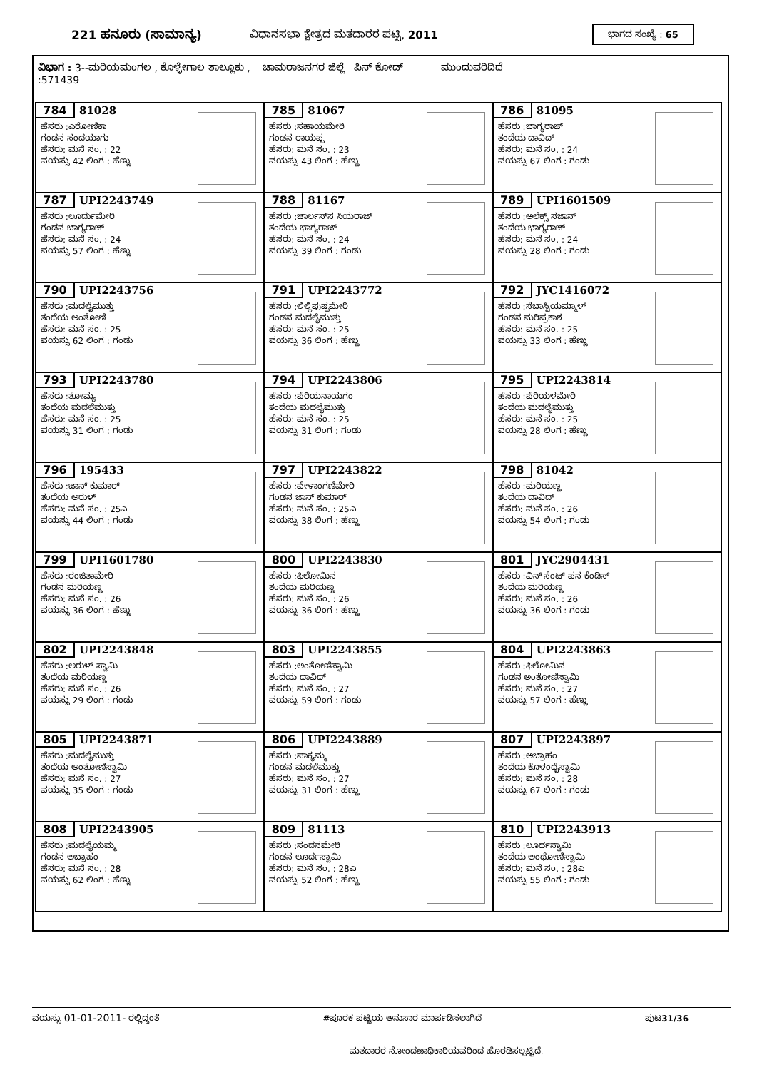221 ಹನೂರು (ಸಾಮಾನ್ಯ) ವಿಧಾನಸಭಾ ಕ್ಷೇತ್ರದ ಮತದಾರರ ಪಟ್ಟಿ, 2011
ಭಾಗದ ಸಂಖ್ಯೆ : 65
ವಿಭಾಗ : 3--ಮರಿಯಮಂಗಲ , ಕೊಳ್ಳೇಗಾಲ ತಾಲ್ಲೂಕು , ಚಾಮರಾಜನಗರ ಜಿಲ್ಲೆ ಪಿನ್ ಕೋಡ್ ಮುಂದುವರಿದಿದೆ
:571439
| 784 81028 ಹೆಸರು :ಎರೋಣಿಕಾ ಗಂಡನ ಸಂದಯಾಗು ಹೆಸರು: ಮನೆ ಸಂ. : 22 ವಯಸ್ಸು 42 ಲಿಂಗ : ಹೆಣ್ಣು | 785 81067 ಹೆಸರು :ಸಹಾಯಮೇರಿ ಗಂಡನ ರಾಯಪ್ಪ ಹೆಸರು: ಮನೆ ಸಂ. : 23 ವಯಸ್ಸು 43 ಲಿಂಗ : ಹೆಣ್ಣು | 786 81095 ಹೆಸರು :ಬಾಗ್ಯರಾಜ್ ತಂದೆಯ ದಾವಿದ್ ಹೆಸರು: ಮನೆ ಸಂ. : 24 ವಯಸ್ಸು 67 ಲಿಂಗ : ಗಂಡು |
| 787 UPI2243749 ಹೆಸರು :ಲೂರ್ದುಮೇರಿ ಗಂಡನ ಬಾಗ್ಯರಾಜ್ ಹೆಸರು: ಮನೆ ಸಂ. : 24 ವಯಸ್ಸು 57 ಲಿಂಗ : ಹೆಣ್ಣು | 788 81167 ಹೆಸರು :ಚಾರ್ಲಸ್‌ಸ ಸಿಯರಾಜ್ ತಂದೆಯ ಭಾಗ್ಯರಾಜ್ ಹೆಸರು: ಮನೆ ಸಂ. : 24 ವಯಸ್ಸು 39 ಲಿಂಗ : ಗಂಡು | 789 UPI1601509 ಹೆಸರು :ಅಲೆಕ್ಸ್ ಸಜಾನ್ ತಂದೆಯ ಭಾಗ್ಯರಾಜ್ ಹೆಸರು: ಮನೆ ಸಂ. : 24 ವಯಸ್ಸು 28 ಲಿಂಗ : ಗಂಡು |
| 790 UPI2243756 ಹೆಸರು :ಮದಲೈಮುತ್ತು ತಂದೆಯ ಅಂತೋಣಿ ಹೆಸರು: ಮನೆ ಸಂ. : 25 ವಯಸ್ಸು 62 ಲಿಂಗ : ಗಂಡು | 791 UPI2243772 ಹೆಸರು :ಲಿಲ್ಲಿಪುಷ್ಪಮೇರಿ ಗಂಡನ ಮದಲೈಮುತ್ತು ಹೆಸರು: ಮನೆ ಸಂ. : 25 ವಯಸ್ಸು 36 ಲಿಂಗ : ಹೆಣ್ಣು | 792 JYC1416072 ಹೆಸರು :ಸೆಬಾಸ್ಟಿಯಮ್ಮಾಳ್ ಗಂಡನ ಮರಿಪ್ರಕಾಶ ಹೆಸರು: ಮನೆ ಸಂ. : 25 ವಯಸ್ಸು 33 ಲಿಂಗ : ಹೆಣ್ಣು |
| 793 UPI2243780 ಹೆಸರು :ತೋಮ್ಯ ತಂದೆಯ ಮದಲೆಮುತ್ತು ಹೆಸರು: ಮನೆ ಸಂ. : 25 ವಯಸ್ಸು 31 ಲಿಂಗ : ಗಂಡು | 794 UPI2243806 ಹೆಸರು :ಪೆರಿಯನಾಯಗಂ ತಂದೆಯ ಮದಲೈಮುತ್ತು ಹೆಸರು: ಮನೆ ಸಂ. : 25 ವಯಸ್ಸು 31 ಲಿಂಗ : ಗಂಡು | 795 UPI2243814 ಹೆಸರು :ಪೆರಿಯಳಮೇರಿ ತಂದೆಯ ಮದಲೈಮುತ್ತು ಹೆಸರು: ಮನೆ ಸಂ. : 25 ವಯಸ್ಸು 28 ಲಿಂಗ : ಹೆಣ್ಣು |
| 796 195433 ಹೆಸರು :ಜಾನ್ ಕುಮಾರ್ ತಂದೆಯ ಅರುಳ್ ಹೆಸರು: ಮನೆ ಸಂ. : 25ಎ ವಯಸ್ಸು 44 ಲಿಂಗ : ಗಂಡು | 797 UPI2243822 ಹೆಸರು :ವೇಳಾಂಗಣಿಮೇರಿ ಗಂಡನ ಜಾನ್ ಕುಮಾರ್ ಹೆಸರು: ಮನೆ ಸಂ. : 25ಎ ವಯಸ್ಸು 38 ಲಿಂಗ : ಹೆಣ್ಣು | 798 81042 ಹೆಸರು :ಮರಿಯಣ್ಣ ತಂದೆಯ ದಾವಿದ್ ಹೆಸರು: ಮನೆ ಸಂ. : 26 ವಯಸ್ಸು 54 ಲಿಂಗ : ಗಂಡು |
| 799 UPI1601780 ಹೆಸರು :ರಂಜಿತಾಮೇರಿ ಗಂಡನ ಮರಿಯಣ್ಣ ಹೆಸರು: ಮನೆ ಸಂ. : 26 ವಯಸ್ಸು 36 ಲಿಂಗ : ಹೆಣ್ಣು | 800 UPI2243830 ಹೆಸರು :ಫಿಲೋಮಿನ ತಂದೆಯ ಮರಿಯಣ್ಣ ಹೆಸರು: ಮನೆ ಸಂ. : 26 ವಯಸ್ಸು 36 ಲಿಂಗ : ಹೆಣ್ಣು | 801 JYC2904431 ಹೆಸರು :ವಿನ್ ಸೆಂಟ್ ಪನ ಕೆಂಡಿಸ್ ತಂದೆಯ ಮರಿಯಣ್ಣ ಹೆಸರು: ಮನೆ ಸಂ. : 26 ವಯಸ್ಸು 36 ಲಿಂಗ : ಗಂಡು |
| 802 UPI2243848 ಹೆಸರು :ಅರುಳ್ ಸ್ವಾಮಿ ತಂದೆಯ ಮರಿಯಣ್ಣ ಹೆಸರು: ಮನೆ ಸಂ. : 26 ವಯಸ್ಸು 29 ಲಿಂಗ : ಗಂಡು | 803 UPI2243855 ಹೆಸರು :ಅಂತೋಣಿಸ್ವಾಮಿ ತಂದೆಯ ದಾವಿದ್ ಹೆಸರು: ಮನೆ ಸಂ. : 27 ವಯಸ್ಸು 59 ಲಿಂಗ : ಗಂಡು | 804 UPI2243863 ಹೆಸರು :ಫಿಲೋಮಿನ ಗಂಡನ ಅಂತೋಣಿಸ್ವಾಮಿ ಹೆಸರು: ಮನೆ ಸಂ. : 27 ವಯಸ್ಸು 57 ಲಿಂಗ : ಹೆಣ್ಣು |
| 805 UPI2243871 ಹೆಸರು :ಮದಲೈಮುತ್ತು ತಂದೆಯ ಅಂತೋಣಿಸ್ವಾಮಿ ಹೆಸರು: ಮನೆ ಸಂ. : 27 ವಯಸ್ಸು 35 ಲಿಂಗ : ಗಂಡು | 806 UPI2243889 ಹೆಸರು :ಪಾಕ್ಯಮ್ಮ ಗಂಡನ ಮದಲೆಮುತ್ತು ಹೆಸರು: ಮನೆ ಸಂ. : 27 ವಯಸ್ಸು 31 ಲಿಂಗ : ಹೆಣ್ಣು | 807 UPI2243897 ಹೆಸರು :ಅಬ್ರಾಹಂ ತಂದೆಯ ಕೊಳಂದೈಸ್ವಾಮಿ ಹೆಸರು: ಮನೆ ಸಂ. : 28 ವಯಸ್ಸು 67 ಲಿಂಗ : ಗಂಡು |
| 808 UPI2243905 ಹೆಸರು :ಮದಲೈಯಮ್ಮ ಗಂಡನ ಅಬ್ರಾಹಂ ಹೆಸರು: ಮನೆ ಸಂ. : 28 ವಯಸ್ಸು 62 ಲಿಂಗ : ಹೆಣ್ಣು | 809 81113 ಹೆಸರು :ಸಂದನಮೇರಿ ಗಂಡನ ಲೂರ್ದಸ್ವಾಮಿ ಹೆಸರು: ಮನೆ ಸಂ. : 28ಎ ವಯಸ್ಸು 52 ಲಿಂಗ : ಹೆಣ್ಣು | 810 UPI2243913 ಹೆಸರು :ಲೂರ್ದಸ್ವಾಮಿ ತಂದೆಯ ಅಂಥೋಣಿಸ್ವಾಮಿ ಹೆಸರು: ಮನೆ ಸಂ. : 28ಎ ವಯಸ್ಸು 55 ಲಿಂಗ : ಗಂಡು |
ವಯಸ್ಸು 01-01-2011- ರಲ್ಲಿದ್ದಂತೆ #ಪೂರಕ ಪಟ್ಟಿಯ ಅನುಸಾರ ಮಾರ್ಪಡಿಸಲಾಗಿದೆ ಪುಟ31/36
ಮತದಾರರ ನೋಂದಣಾಧಿಕಾರಿಯವರಿಂದ ಹೊರಡಿಸಲ್ಪಟ್ಟಿದೆ.